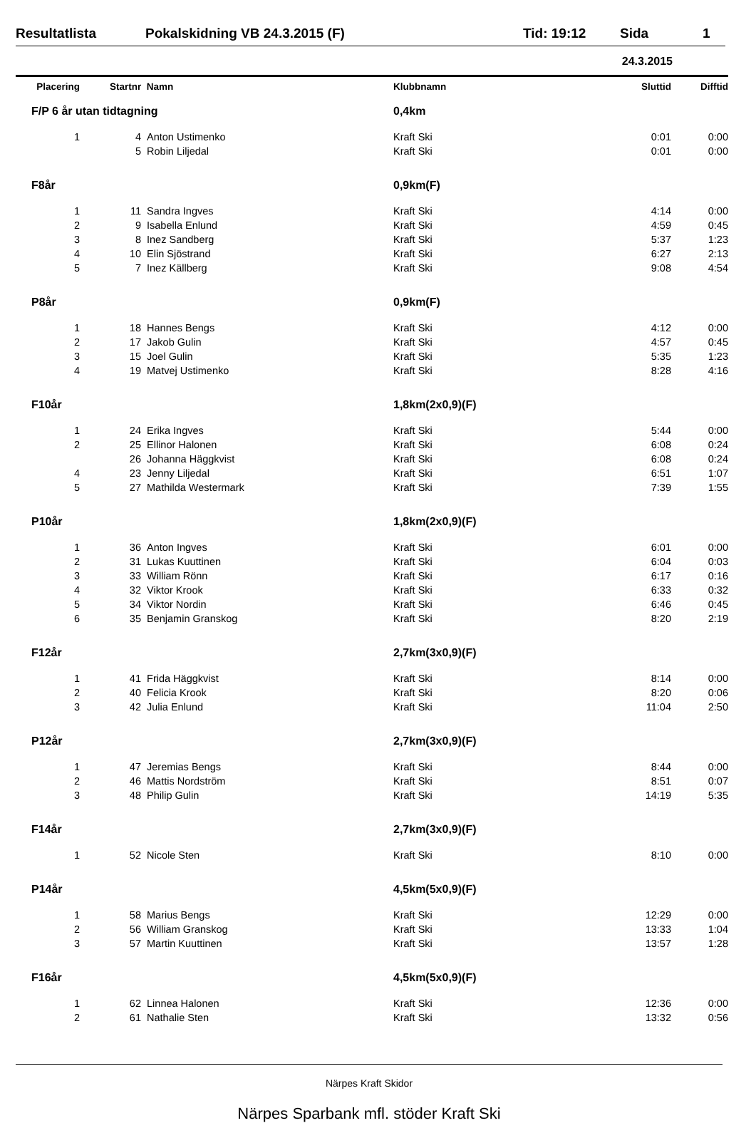Resultatlista Pokalskidning VB 24.3.2015 (F) Tid: 19:12 Sida 1
24.3.2015
| Placering | Startnr | Namn | Klubbnamn | Sluttid | Difftid |
| --- | --- | --- | --- | --- | --- |
| F/P 6 år utan tidtagning | | | 0,4km | | |
| 1 | 4 | Anton Ustimenko | Kraft Ski | 0:01 | 0:00 |
| | 5 | Robin Liljedal | Kraft Ski | 0:01 | 0:00 |
| F8år | | | 0,9km(F) | | |
| 1 | 11 | Sandra Ingves | Kraft Ski | 4:14 | 0:00 |
| 2 | 9 | Isabella Enlund | Kraft Ski | 4:59 | 0:45 |
| 3 | 8 | Inez Sandberg | Kraft Ski | 5:37 | 1:23 |
| 4 | 10 | Elin Sjöstrand | Kraft Ski | 6:27 | 2:13 |
| 5 | 7 | Inez Källberg | Kraft Ski | 9:08 | 4:54 |
| P8år | | | 0,9km(F) | | |
| 1 | 18 | Hannes Bengs | Kraft Ski | 4:12 | 0:00 |
| 2 | 17 | Jakob Gulin | Kraft Ski | 4:57 | 0:45 |
| 3 | 15 | Joel Gulin | Kraft Ski | 5:35 | 1:23 |
| 4 | 19 | Matvej Ustimenko | Kraft Ski | 8:28 | 4:16 |
| F10år | | | 1,8km(2x0,9)(F) | | |
| 1 | 24 | Erika Ingves | Kraft Ski | 5:44 | 0:00 |
| 2 | 25 | Ellinor Halonen | Kraft Ski | 6:08 | 0:24 |
| | 26 | Johanna Häggkvist | Kraft Ski | 6:08 | 0:24 |
| 4 | 23 | Jenny Liljedal | Kraft Ski | 6:51 | 1:07 |
| 5 | 27 | Mathilda Westermark | Kraft Ski | 7:39 | 1:55 |
| P10år | | | 1,8km(2x0,9)(F) | | |
| 1 | 36 | Anton Ingves | Kraft Ski | 6:01 | 0:00 |
| 2 | 31 | Lukas Kuuttinen | Kraft Ski | 6:04 | 0:03 |
| 3 | 33 | William Rönn | Kraft Ski | 6:17 | 0:16 |
| 4 | 32 | Viktor Krook | Kraft Ski | 6:33 | 0:32 |
| 5 | 34 | Viktor Nordin | Kraft Ski | 6:46 | 0:45 |
| 6 | 35 | Benjamin Granskog | Kraft Ski | 8:20 | 2:19 |
| F12år | | | 2,7km(3x0,9)(F) | | |
| 1 | 41 | Frida Häggkvist | Kraft Ski | 8:14 | 0:00 |
| 2 | 40 | Felicia Krook | Kraft Ski | 8:20 | 0:06 |
| 3 | 42 | Julia Enlund | Kraft Ski | 11:04 | 2:50 |
| P12år | | | 2,7km(3x0,9)(F) | | |
| 1 | 47 | Jeremias Bengs | Kraft Ski | 8:44 | 0:00 |
| 2 | 46 | Mattis Nordström | Kraft Ski | 8:51 | 0:07 |
| 3 | 48 | Philip Gulin | Kraft Ski | 14:19 | 5:35 |
| F14år | | | 2,7km(3x0,9)(F) | | |
| 1 | 52 | Nicole Sten | Kraft Ski | 8:10 | 0:00 |
| P14år | | | 4,5km(5x0,9)(F) | | |
| 1 | 58 | Marius Bengs | Kraft Ski | 12:29 | 0:00 |
| 2 | 56 | William Granskog | Kraft Ski | 13:33 | 1:04 |
| 3 | 57 | Martin Kuuttinen | Kraft Ski | 13:57 | 1:28 |
| F16år | | | 4,5km(5x0,9)(F) | | |
| 1 | 62 | Linnea Halonen | Kraft Ski | 12:36 | 0:00 |
| 2 | 61 | Nathalie Sten | Kraft Ski | 13:32 | 0:56 |
Närpes Kraft Skidor
Närpes Sparbank mfl. stöder Kraft Ski